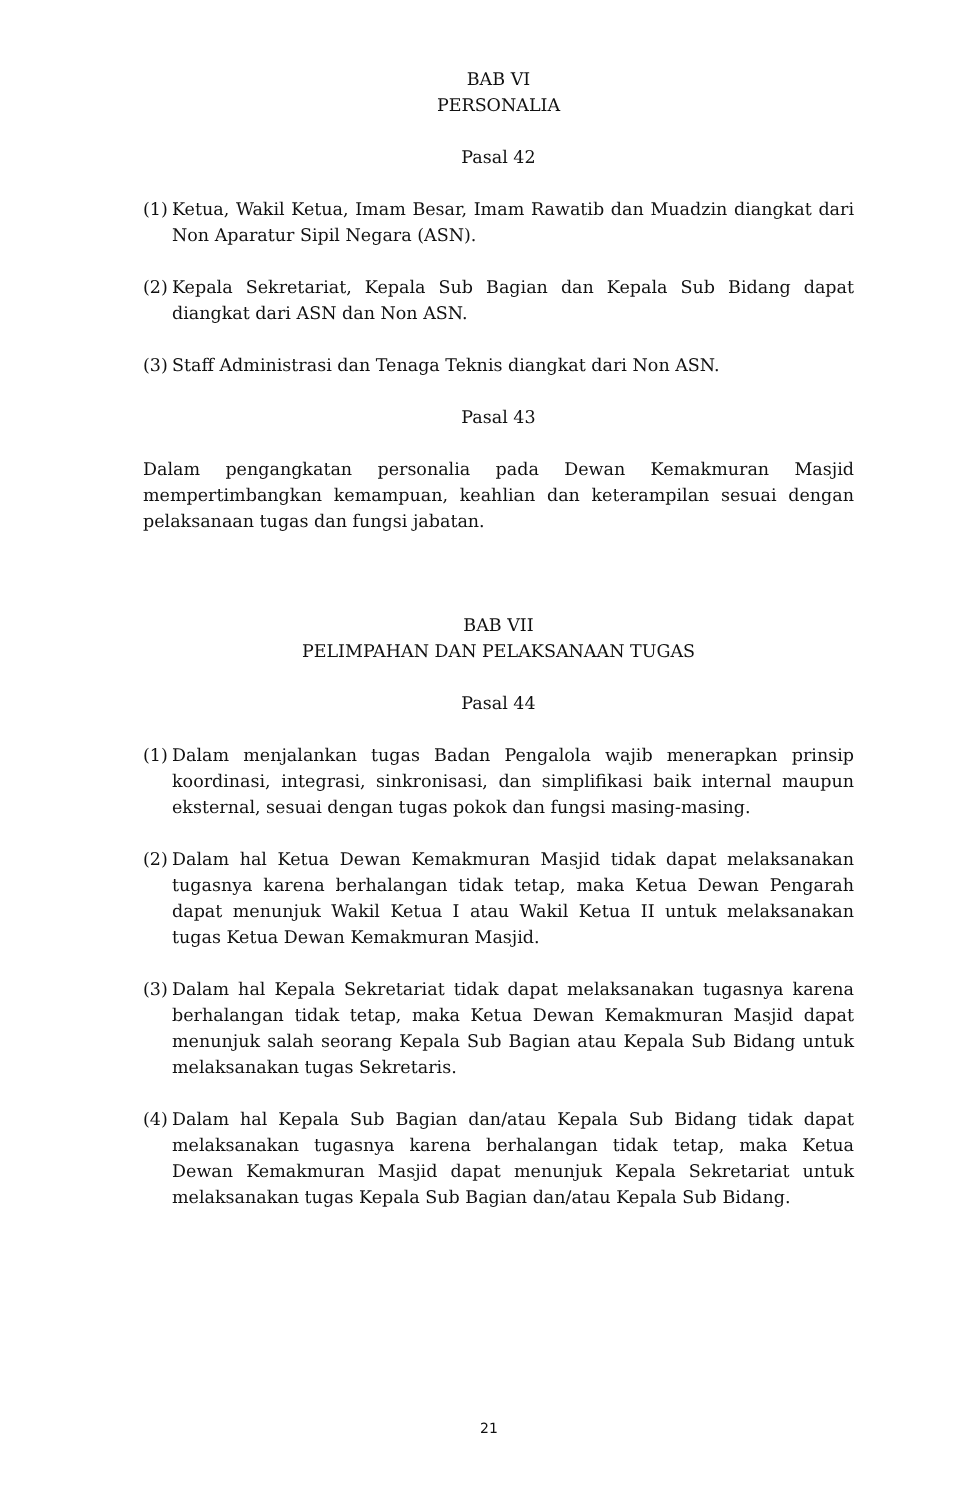BAB VI
PERSONALIA
Pasal 42
(1) Ketua, Wakil Ketua, Imam Besar, Imam Rawatib dan Muadzin diangkat dari Non Aparatur Sipil Negara (ASN).
(2) Kepala Sekretariat, Kepala Sub Bagian dan Kepala Sub Bidang dapat diangkat dari ASN dan Non ASN.
(3) Staff Administrasi dan Tenaga Teknis diangkat dari Non ASN.
Pasal 43
Dalam pengangkatan personalia pada Dewan Kemakmuran Masjid mempertimbangkan kemampuan, keahlian dan keterampilan sesuai dengan pelaksanaan tugas dan fungsi jabatan.
BAB VII
PELIMPAHAN DAN PELAKSANAAN TUGAS
Pasal 44
(1) Dalam menjalankan tugas Badan Pengalola wajib menerapkan prinsip koordinasi, integrasi, sinkronisasi, dan simplifikasi baik internal maupun eksternal, sesuai dengan tugas pokok dan fungsi masing-masing.
(2) Dalam hal Ketua Dewan Kemakmuran Masjid tidak dapat melaksanakan tugasnya karena berhalangan tidak tetap, maka Ketua Dewan Pengarah dapat menunjuk Wakil Ketua I atau Wakil Ketua II untuk melaksanakan tugas Ketua Dewan Kemakmuran Masjid.
(3) Dalam hal Kepala Sekretariat tidak dapat melaksanakan tugasnya karena berhalangan tidak tetap, maka Ketua Dewan Kemakmuran Masjid dapat menunjuk salah seorang Kepala Sub Bagian atau Kepala Sub Bidang untuk melaksanakan tugas Sekretaris.
(4) Dalam hal Kepala Sub Bagian dan/atau Kepala Sub Bidang tidak dapat melaksanakan tugasnya karena berhalangan tidak tetap, maka Ketua Dewan Kemakmuran Masjid dapat menunjuk Kepala Sekretariat untuk melaksanakan tugas Kepala Sub Bagian dan/atau Kepala Sub Bidang.
21